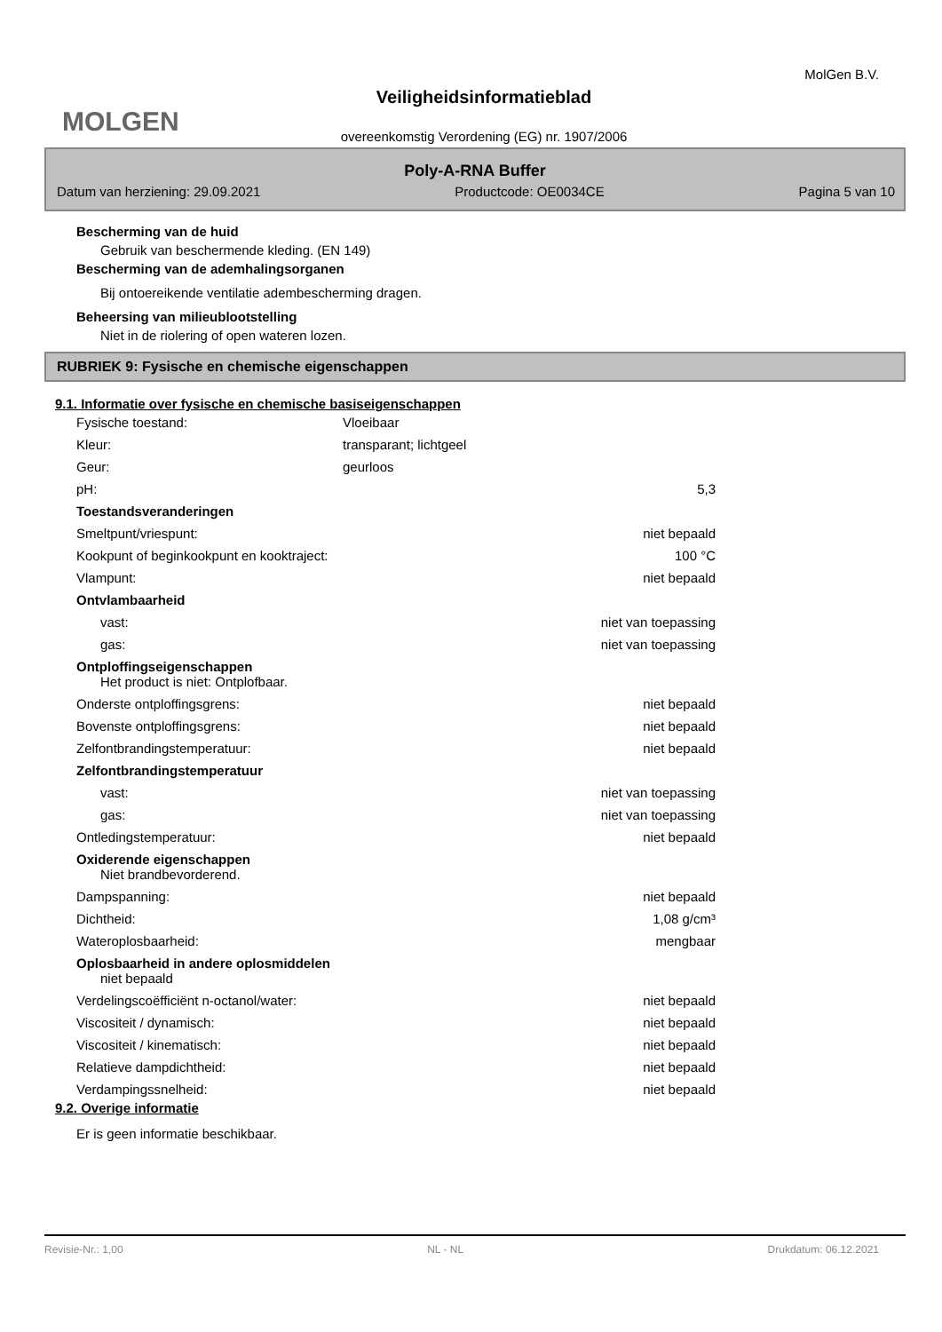MOLGEN MolGen B.V.
Veiligheidsinformatieblad
overeenkomstig Verordening (EG) nr. 1907/2006
Poly-A-RNA Buffer
Datum van herziening: 29.09.2021 Productcode: OE0034CE Pagina 5 van 10
Bescherming van de huid
Gebruik van beschermende kleding. (EN 149)
Bescherming van de ademhalingsorganen
Bij ontoereikende ventilatie adembescherming dragen.
Beheersing van milieublootstelling
Niet in de riolering of open wateren lozen.
RUBRIEK 9: Fysische en chemische eigenschappen
9.1. Informatie over fysische en chemische basiseigenschappen
| Fysische toestand: | Vloeibaar | |
| Kleur: | transparant; lichtgeel | |
| Geur: | geurloos | |
| pH: | | 5,3 |
| Toestandsveranderingen | | |
| Smeltpunt/vriespunt: | | niet bepaald |
| Kookpunt of beginkookpunt en kooktraject: | | 100 °C |
| Vlampunt: | | niet bepaald |
| Ontvlambaarheid | | |
| vast: | | niet van toepassing |
| gas: | | niet van toepassing |
| Ontploffingseigenschappen Het product is niet: Ontplofbaar. | | |
| Onderste ontploffingsgrens: | | niet bepaald |
| Bovenste ontploffingsgrens: | | niet bepaald |
| Zelfontbrandingstemperatuur: | | niet bepaald |
| Zelfontbrandingstemperatuur | | |
| vast: | | niet van toepassing |
| gas: | | niet van toepassing |
| Ontledingstemperatuur: | | niet bepaald |
| Oxiderende eigenschappen Niet brandbevorderend. | | |
| Dampspanning: | | niet bepaald |
| Dichtheid: | | 1,08 g/cm³ |
| Wateroplosbaarheid: | | mengbaar |
| Oplosbaarheid in andere oplosmiddelen niet bepaald | | |
| Verdelingscoëfficiënt n-octanol/water: | | niet bepaald |
| Viscositeit / dynamisch: | | niet bepaald |
| Viscositeit / kinematisch: | | niet bepaald |
| Relatieve dampdichtheid: | | niet bepaald |
| Verdampingssnelheid: | | niet bepaald |
9.2. Overige informatie
Er is geen informatie beschikbaar.
Revisie-Nr.: 1,00 NL - NL Drukdatum: 06.12.2021